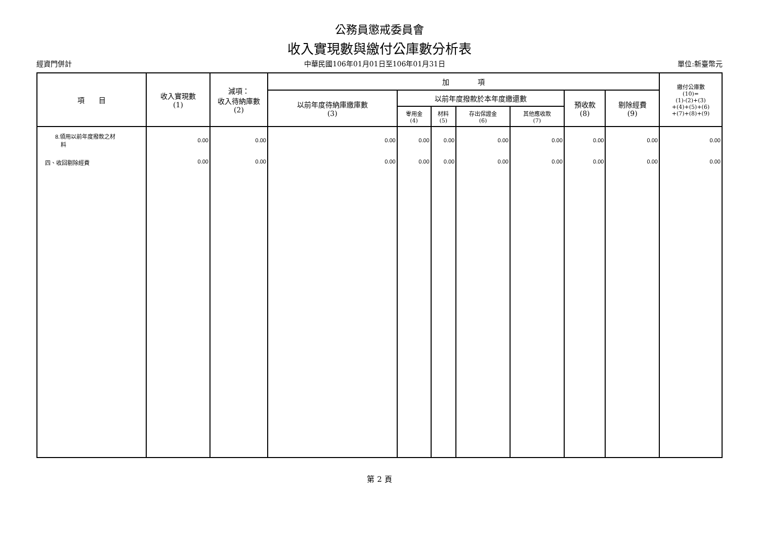公務員懲戒委員會
收入實現數與繳付公庫數分析表
經資門併計 中華民國106年01月01日至106年01月31日 單位:新臺幣元
| 項 目 | 收入實現數 (1) | 減項： 收入待納庫數 (2) | 加 項 | | | | | | | 繳付公庫數 (10)= (1)-(2)+(3) +(4)+(5)+(6) +(7)+(8)+(9) |
| --- | --- | --- | --- | --- | --- | --- | --- | --- | --- | --- |
| | | | 以前年度待納庫繳庫數 (3) | 以前年度撥款於本年度繳還數 | | | | 預收款 (8) | 剔除經費 (9) | |
| | | | | 零用金 (4) | 材料 (5) | 存出保證金 (6) | 其他應收款 (7) | | | |
| 8.領用以前年度撥款之材 料 | 0.00 | 0.00 | 0.00 | 0.00 | 0.00 | 0.00 | 0.00 | 0.00 | 0.00 | 0.00 |
| 四、收回剔除經費 | 0.00 | 0.00 | 0.00 | 0.00 | 0.00 | 0.00 | 0.00 | 0.00 | 0.00 | 0.00 |
第 2 頁